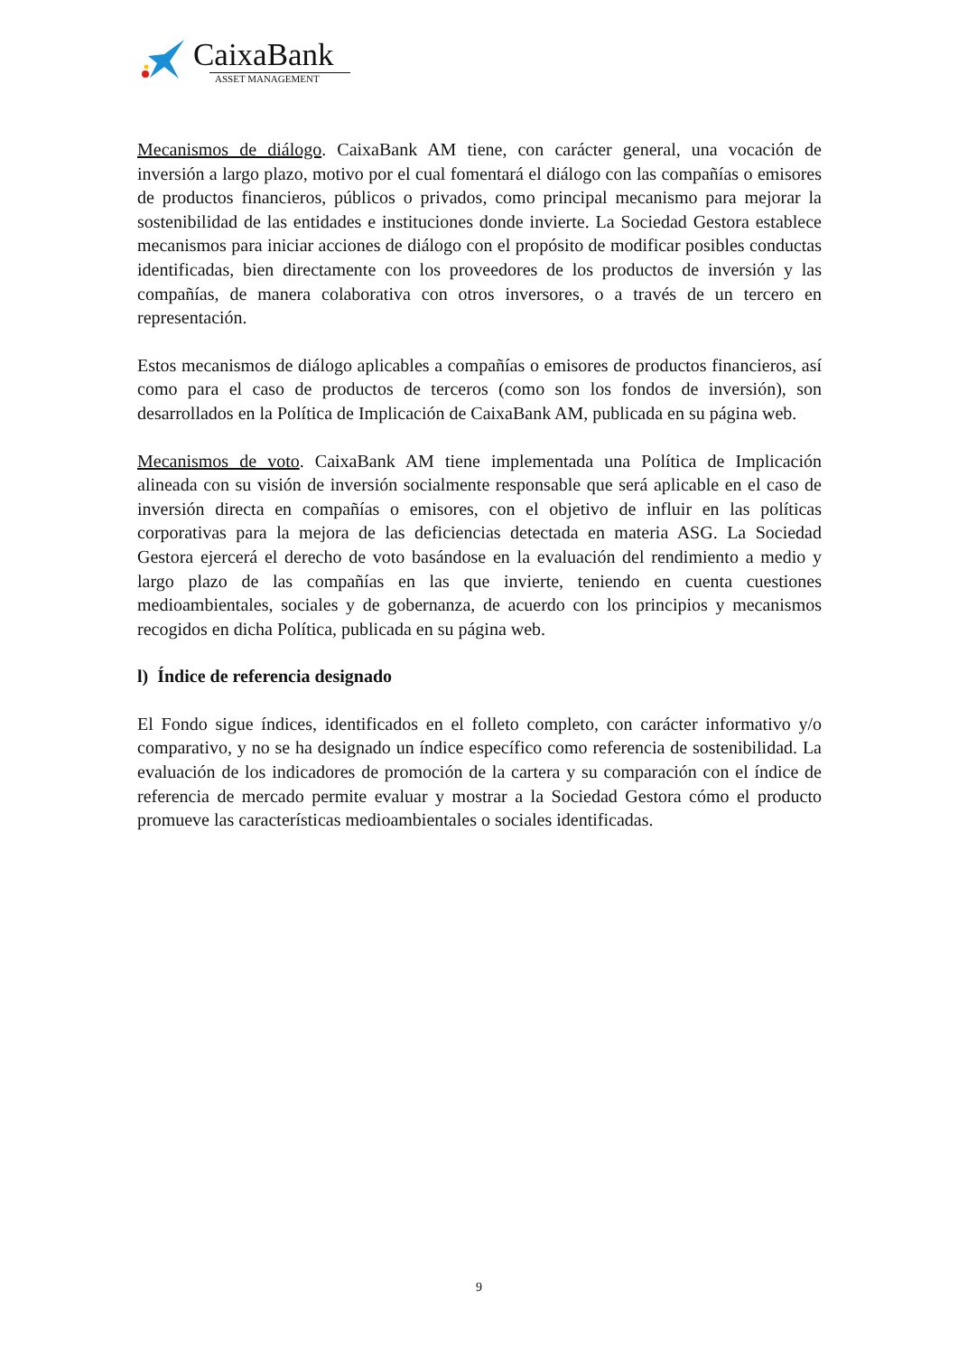CaixaBank
ASSET MANAGEMENT
Mecanismos de diálogo. CaixaBank AM tiene, con carácter general, una vocación de inversión a largo plazo, motivo por el cual fomentará el diálogo con las compañías o emisores de productos financieros, públicos o privados, como principal mecanismo para mejorar la sostenibilidad de las entidades e instituciones donde invierte. La Sociedad Gestora establece mecanismos para iniciar acciones de diálogo con el propósito de modificar posibles conductas identificadas, bien directamente con los proveedores de los productos de inversión y las compañías, de manera colaborativa con otros inversores, o a través de un tercero en representación.
Estos mecanismos de diálogo aplicables a compañías o emisores de productos financieros, así como para el caso de productos de terceros (como son los fondos de inversión), son desarrollados en la Política de Implicación de CaixaBank AM, publicada en su página web.
Mecanismos de voto. CaixaBank AM tiene implementada una Política de Implicación alineada con su visión de inversión socialmente responsable que será aplicable en el caso de inversión directa en compañías o emisores, con el objetivo de influir en las políticas corporativas para la mejora de las deficiencias detectada en materia ASG. La Sociedad Gestora ejercerá el derecho de voto basándose en la evaluación del rendimiento a medio y largo plazo de las compañías en las que invierte, teniendo en cuenta cuestiones medioambientales, sociales y de gobernanza, de acuerdo con los principios y mecanismos recogidos en dicha Política, publicada en su página web.
l) Índice de referencia designado
El Fondo sigue índices, identificados en el folleto completo, con carácter informativo y/o comparativo, y no se ha designado un índice específico como referencia de sostenibilidad. La evaluación de los indicadores de promoción de la cartera y su comparación con el índice de referencia de mercado permite evaluar y mostrar a la Sociedad Gestora cómo el producto promueve las características medioambientales o sociales identificadas.
9